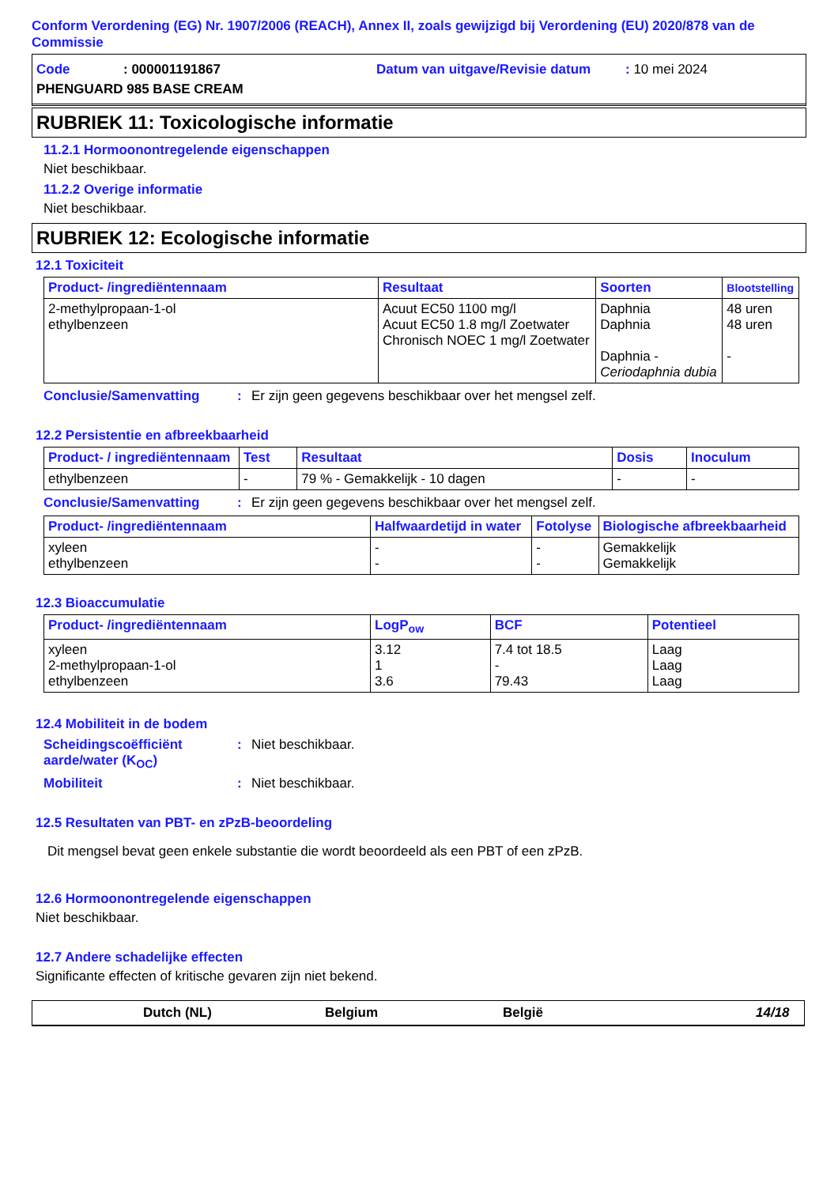Conform Verordening (EG) Nr. 1907/2006 (REACH), Annex II, zoals gewijzigd bij Verordening (EU) 2020/878 van de Commissie
Code: 000001191867 Datum van uitgave/Revisie datum: 10 mei 2024
PHENGUARD 985 BASE CREAM
RUBRIEK 11: Toxicologische informatie
11.2.1 Hormoonontregelende eigenschappen
Niet beschikbaar.
11.2.2 Overige informatie
Niet beschikbaar.
RUBRIEK 12: Ecologische informatie
12.1 Toxiciteit
| Product- /ingrediëntennaam | Resultaat | Soorten | Blootstelling |
| --- | --- | --- | --- |
| 2-methylpropaan-1-ol ethylbenzeen | Acuut EC50 1100 mg/l Acuut EC50 1.8 mg/l Zoetwater Chronisch NOEC 1 mg/l Zoetwater | Daphnia Daphnia Daphnia - Ceriodaphnia dubia | 48 uren 48 uren - |
Conclusie/Samenvatting: Er zijn geen gegevens beschikbaar over het mengsel zelf.
12.2 Persistentie en afbreekbaarheid
| Product- / ingrediëntennaam | Test | Resultaat | Dosis | Inoculum |
| --- | --- | --- | --- | --- |
| ethylbenzeen | - | 79 % - Gemakkelijk - 10 dagen | - | - |
Conclusie/Samenvatting: Er zijn geen gegevens beschikbaar over het mengsel zelf.
| Product- /ingrediëntennaam | Halfwaardetijd in water | Fotolyse | Biologische afbreekbaarheid |
| --- | --- | --- | --- |
| xyleen ethylbenzeen | - - | - - | Gemakkelijk Gemakkelijk |
12.3 Bioaccumulatie
| Product- /ingrediëntennaam | LogP<sub>ow</sub> | BCF | Potentieel |
| --- | --- | --- | --- |
| xyleen 2-methylpropaan-1-ol ethylbenzeen | 3.12 1 3.6 | 7.4 tot 18.5 - 79.43 | Laag Laag Laag |
12.4 Mobiliteit in de bodem
Scheidingscoëfficiënt aarde/water (K<sub>OC</sub>): Niet beschikbaar.
Mobiliteit: Niet beschikbaar.
12.5 Resultaten van PBT- en zPzB-beoordeling
Dit mengsel bevat geen enkele substantie die wordt beoordeeld als een PBT of een zPzB.
12.6 Hormoonontregelende eigenschappen
Niet beschikbaar.
12.7 Andere schadelijke effecten
Significante effecten of kritische gevaren zijn niet bekend.
Dutch (NL) Belgium België 14/18